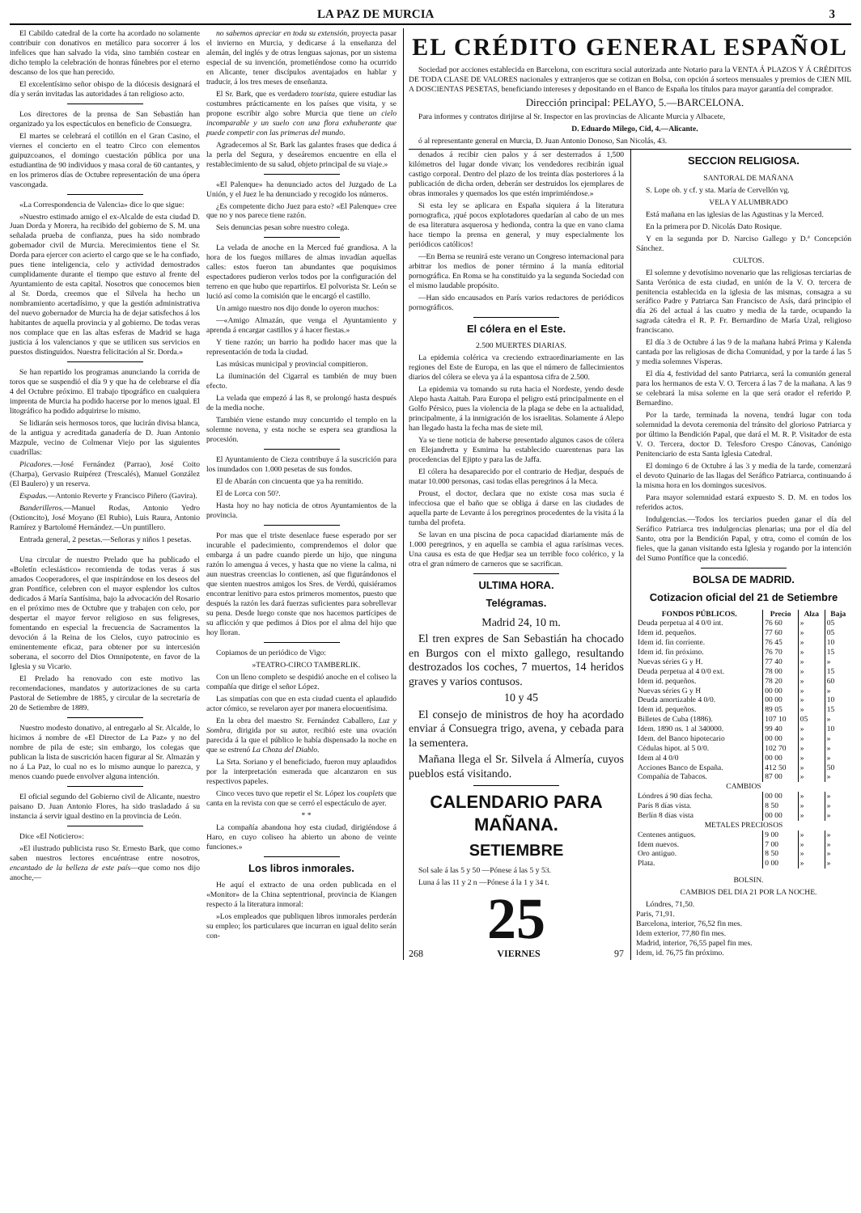LA PAZ DE MURCIA 3
El Cabildo catedral de la corte ha acordado no solamente contribuir con donativos en metálico para socorrer á los infelices que han salvado la vida, sino también costear en dicho templo la celebración de honras fúnebres por el eterno descanso de los que han perecido.
El excelentísimo señor obispo de la diócesis designará el día y serán invitadas las autoridades á tan religioso acto.
Los directores de la prensa de San Sebastián han organizado ya los espectáculos en beneficio de Consuegra.
El martes se celebrará el cotillón en el Gran Casino, el viernes el concierto en el teatro Circo con elementos guipuzcoanos, el domingo cuestación pública por una estudiantina de 90 individuos y masa coral de 60 cantantes, y en los primeros días de Octubre representación de una ópera vascongada.
«La Correspondencia de Valencia» dice lo que sigue:
»Nuestro estimado amigo el ex-Alcalde de esta ciudad D. Juan Dorda y Morera, ha recibido del gobierno de S. M. una señalada prueba de confianza, pues ha sido nombrado gobernador civil de Murcia. Merecimientos tiene el Sr. Dorda para ejercer con acierto el cargo que se le ha confiado, pues tiene inteligencia, celo y actividad demostrados cumplidamente durante el tiempo que estuvo al frente del Ayuntamiento de esta capital. Nosotros que conocemos bien al Sr. Dorda, creemos que el Silvela ha hecho un nombramiento acertadísimo, y que la gestión administrativa del nuevo gobernador de Murcia ha de dejar satisfechos á los habitantes de aquella provincia y al gobierno. De todas veras nos complace que en las altas esferas de Madrid se haga justicia á los valencianos y que se utilicen sus servicios en puestos distinguidos. Nuestra felicitación al Sr. Dorda.»
Se han repartido los programas anunciando la corrida de toros que se suspendió el día 9 y que ha de celebrarse el día 4 del Octubre próximo. El trabajo tipográfico en cualquiera imprenta de Murcia ha podido hacerse por lo menos igual. El litográfico ha podido adquirirse lo mismo.
Se lidiarán seis hermosos toros, que lucirán divisa blanca, de la antigua y acreditada ganadería de D. Juan Antonio Mazpule, vecino de Colmenar Viejo por las siguientes cuadrillas:
Picadores.—José Fernández (Parrao), José Coito (Charpa), Gervasio Ruipérez (Trescalés), Manuel González (El Baulero) y un reserva.
Espadas.—Antonio Reverte y Francisco Piñero (Gavira).
Banderilleros.—Manuel Rodas, Antonio Yedro (Ostioncito), José Moyano (El Rubio), Luis Raura, Antonio Ramírez y Bartolomé Hernández.—Un puntillero.
Entrada general, 2 pesetas.—Señoras y niños 1 pesetas.
Una circular de nuestro Prelado que ha publicado el «Boletín eclesiástico» recomienda de todas veras á sus amados Cooperadores, el que inspirándose en los deseos del gran Pontífice, celebren con el mayor esplendor los cultos dedicados á María Santísima, bajo la advocación del Rosario en el próximo mes de Octubre que y trabajen con celo, por despertar el mayor fervor religioso en sus feligreses, fomentando en especial la frecuencia de Sacramentos la devoción á la Reina de los Cielos, cuyo patrocinio es eminentemente eficaz, para obtener por su intercesión soberana, el socorro del Dios Omnipotente, en favor de la Iglesia y su Vicario.
El Prelado ha renovado con este motivo las recomendaciones, mandatos y autorizaciones de su carta Pastoral de Setiembre de 1885, y circular de la secretaría de 20 de Setiembre de 1889.
Nuestro modesto donativo, al entregarlo al Sr. Alcalde, lo hicimos á nombre de «El Director de La Paz» y no del nombre de pila de este; sin embargo, los colegas que publican la lista de suscrición hacen figurar al Sr. Almazán y no á La Paz, lo cual no es lo mismo aunque lo parezca, y menos cuando puede envolver alguna intención.
El oficial segundo del Gobierno civil de Alicante, nuestro paisano D. Juan Antonio Flores, ha sido trasladado á su instancia á servir igual destino en la provincia de León.
Dice «El Noticiero»:
»El ilustrado publicista ruso Sr. Ernesto Bark, que como saben nuestros lectores encuéntrase entre nosotros, encantado de la belleza de este país—que como nos dijo anoche,—
no sabemos apreciar en toda su extensión, proyecta pasar el invierno en Murcia, y dedicarse á la enseñanza del alemán, del inglés y de otras lenguas sajonas, por un sistema especial de su invención, prometiéndose como ha ocurrido en Alicante, tener discípulos aventajados en hablar y traducir, á los tres meses de enseñanza.
El Sr. Bark, que es verdadero tourista, quiere estudiar las costumbres prácticamente en los países que visita, y se propone escribir algo sobre Murcia que tiene un cielo incomparable y un suelo con una flora exhuberante que puede competir con las primeras del mundo.
Agradecemos al Sr. Bark las galantes frases que dedica á la perla del Segura, y deseáremos encuentre en ella el restablecimiento de su salud, objeto principal de su viaje.»
«El Palenque» ha denunciado actos del Juzgado de La Unión, y el Juez le ha denunciado y recogido los números.
¿Es competente dicho Juez para esto? «El Palenque» cree que no y nos parece tiene razón.
Seis denuncias pesan sobre nuestro colega.
La velada de anoche en la Merced fué grandiosa. A la hora de los fuegos millares de almas invadían aquellas calles: estos fueron tan abundantes que poquísimos espectadores pudieron verlos todos por la configuración del terreno en que hubo que repartirlos. El polvorista Sr. León se lució así como la comisión que le encargó el castillo.
Un amigo nuestro nos dijo donde lo oyeron muchos:
—«Amigo Almazán, que venga el Ayuntamiento y aprenda á encargar castillos y á hacer fiestas.»
Y tiene razón; un barrio ha podido hacer mas que la representación de toda la ciudad.
Las músicas municipal y provincial compitieron.
La iluminación del Cigarral es también de muy buen efecto.
La velada que empezó á las 8, se prolongó hasta después de la media noche.
También viene estando muy concurrido el templo en la solemne novena, y esta noche se espera sea grandiosa la procesión.
El Ayuntamiento de Cieza contribuye á la suscrición para los inundados con 1.000 pesetas de sus fondos.
El de Abarán con cincuenta que ya ha remitido.
El de Lorca con 50?.
Hasta hoy no hay noticia de otros Ayuntamientos de la provincia.
Por mas que el triste desenlace fuese esperado por ser incurable el padecimiento, comprendemos el dolor que embarga á un padre cuando pierde un hijo, que ninguna razón lo amengua á veces, y hasta que no viene la calma, ni aun nuestras creencias lo contienen, así que figurándonos el que sienten nuestros amigos los Sres. de Verdú, quisiéramos encontrar lenitivo para estos primeros momentos, puesto que después la razón les dará fuerzas suficientes para sobrellevar su pena. Desde luego conste que nos hacemos partícipes de su aflicción y que pedimos á Dios por el alma del hijo que hoy lloran.
Copiamos de un periódico de Vigo:
»TEATRO-CIRCO TAMBERLIK.
Con un lleno completo se despidió anoche en el coliseo la compañía que dirige el señor López.
Las simpatías con que en esta ciudad cuenta el aplaudido actor cómico, se revelaron ayer por manera elocuentísima.
En la obra del maestro Sr. Fernández Caballero, Luz y Sombra, dirigida por su autor, recibió este una ovación parecida á la que el público le había dispensado la noche en que se estrenó La Choza del Diablo.
La Srta. Soriano y el beneficiado, fueron muy aplaudidos por la interpretación esmerada que alcanzaron en sus respectivos papeles.
Cinco veces tuvo que repetir el Sr. López los couplets que canta en la revista con que se cerró el espectáculo de ayer.
* *
La compañía abandona hoy esta ciudad, dirigiéndose á Haro, en cuyo coliseo ha abierto un abono de veinte funciones.»
Los libros inmorales.
He aquí el extracto de una orden publicada en el «Monitor» de la China septentrional, provincia de Kiangen respecto á la literatura inmoral:
»Los empleados que publiquen libros inmorales perderán su empleo; los particulares que incurran en igual delito serán con-
EL CRÉDITO GENERAL ESPAÑOL
Sociedad por acciones establecida en Barcelona, con escritura social autorizada ante Notario para la VENTA Á PLAZOS Y Á CRÉDITOS DE TODA CLASE DE VALORES nacionales y extranjeros que se cotizan en Bolsa, con opción á sorteos mensuales y premios de CIEN MIL A DOSCIENTAS PESETAS, beneficiando intereses y depositando en el Banco de España los títulos para mayor garantía del comprador.
Dirección principal: PELAYO, 5.—BARCELONA.
Para informes y contratos dirijirse al Sr. Inspector en las provincias de Alicante Murcia y Albacete,
D. Eduardo Milego, Cid, 4.—Alicante.
ó al representante general en Murcia, D. Juan Antonio Donoso, San Nicolás, 43.
denados á recibir cien palos y á ser desterrados á 1,500 kilómetros del lugar donde vivan; los vendedores recibirán igual castigo corporal. Dentro del plazo de los treinta días posteriores á la publicación de dicha orden, deberán ser destruidos los ejemplares de obras inmorales y quemados los que estén imprimiéndose.»
Si esta ley se aplicara en España siquiera á la literatura pornografica, ¡qué pocos explotadores quedarían al cabo de un mes de esa literatura asquerosa y hedionda, contra la que en vano clama hace tiempo la prensa en general, y muy especialmente los periódicos católicos!
—En Berna se reunirá este verano un Congreso internacional para arbitrar los medios de poner término á la manía editorial pornográfica. En Roma se ha constituido ya la segunda Sociedad con el mismo laudable propósito.
—Han sido encausados en París varios redactores de periódicos pornográficos.
El cólera en el Este.
2.500 MUERTES DIARIAS.
La epidemia colérica va creciendo extraordinariamente en las regiones del Este de Europa, en las que el número de fallecimientos diarios del cólera se eleva ya á la espantosa cifra de 2.500.
La epidemia va tomando su ruta hacia el Nordeste, yendo desde Alepo hasta Aaitab. Para Europa el peligro está principalmente en el Golfo Pérsico, pues la violencia de la plaga se debe en la actualidad, principalmente, á la inmigración de los israelitas. Solamente á Alepo han llegado hasta la fecha mas de siete mil.
Ya se tiene noticia de haberse presentado algunos casos de cólera en Elejandretta y Esmirna ha establecido cuarentenas para las procedencias del Ejipto y para las de Jaffa.
El cólera ha desaparecido por el contrario de Hedjar, después de matar 10.000 personas, casi todas ellas peregrinos á la Meca.
Proust, el doctor, declara que no existe cosa mas sucia é infecciosa que el baño que se obliga á darse en las ciudades de aquella parte de Levante á los peregrinos procedentes de la visita á la tumba del profeta.
Se lavan en una piscina de poca capacidad diariamente más de 1.000 peregrinos, y en aquella se cambia el agua rarísimas veces. Una causa es esta de que Hedjar sea un terrible foco colérico, y la otra el gran número de carneros que se sacrifican.
ULTIMA HORA.
Telégramas.
Madrid 24, 10 m.
El tren expres de San Sebastián ha chocado en Burgos con el mixto gallego, resultando destrozados los coches, 7 muertos, 14 heridos graves y varios contusos.
10 y 45
El consejo de ministros de hoy ha acordado enviar á Consuegra trigo, avena, y cebada para la sementera.
Mañana llega el Sr. Silvela á Almería, cuyos pueblos está visitando.
CALENDARIO PARA MAÑANA.
SETIEMBRE
Sol sale á las 5 y 50 —Pónese á las 5 y 53.
Luna á las 11 y 2 n —Pónese á la 1 y 34 t.
25
268 VIERNES 97
SECCION RELIGIOSA.
SANTORAL DE MAÑANA
S. Lope ob. y cf. y sta. María de Cervellón vg.
VELA Y ALUMBRADO
Está mañana en las iglesias de las Agustinas y la Merced.
En la primera por D. Nicolás Dato Rosique.
Y en la segunda por D. Narciso Gallego y D.ª Concepción Sánchez.
CULTOS.
El solemne y devotísimo novenario que las religiosas terciarias de Santa Verónica de esta ciudad, en unión de la V. O. tercera de penitencia establecida en la iglesia de las mismas, consagra a su seráfico Padre y Patriarca San Francisco de Asís, dará principio el día 26 del actual á las cuatro y media de la tarde, ocupando la sagrada cátedra el R. P. Fr. Bernardino de María Uzal, religioso franciscano.
El día 3 de Octubre á las 9 de la mañana habrá Prima y Kalenda cantada por las religiosas de dicha Comunidad, y por la tarde á las 5 y media solemnes Vísperas.
El día 4, festividad del santo Patriarca, será la comunión general para los hermanos de esta V. O. Tercera á las 7 de la mañana. A las 9 se celebrará la misa soleme en la que será orador el referido P. Bernardino.
Por la tarde, terminada la novena, tendrá lugar con toda solemnidad la devota ceremonia del tránsito del glorioso Patriarca y por último la Bendición Papal, que dará el M. R. P. Visitador de esta V. O. Tercera, doctor D. Telesforo Crespo Cánovas, Canónigo Penitenciario de esta Santa Iglesia Catedral.
El domingo 6 de Octubre á las 3 y media de la tarde, comenzará el devoto Quinario de las llagas del Seráfico Patriarca, continuando á la misma hora en los domingos sucesivos.
Para mayor solemnidad estará expuesto S. D. M. en todos los referidos actos.
Indulgencias.—Todos los terciarios pueden ganar el día del Seráfico Patriarca tres indulgencias plenarias; una por el día del Santo, otra por la Bendición Papal, y otra, como el común de los fieles, que la ganan visitando esta Iglesia y rogando por la intención del Sumo Pontífice que la concedió.
BOLSA DE MADRID.
Cotizacion oficial del 21 de Setiembre
| FONDOS PÚBLICOS. | Precio | Alza | Baja |
| --- | --- | --- | --- |
| Deuda perpetua al 4 0/0 int. | 76 60 | » | 05 |
| Idem id. pequeños. | 77 60 | » | 05 |
| Idem id. fin corriente. | 76 45 | » | 10 |
| Idem id. fin próximo. | 76 70 | » | 15 |
| Nuevas séries G y H. | 77 40 | » | » |
| Deuda perpetua al 4 0/0 ext. | 78 00 | » | 15 |
| Idem id. pequeños. | 78 20 | » | 60 |
| Nuevas séries G y H | 00 00 | » | » |
| Deuda amortizable 4 0/0. | 00 00 | » | 10 |
| Idem id. pequeños. | 89 05 | » | 15 |
| Billetes de Cuba (1886). | 107 10 | 05 | » |
| Idem. 1890 ns. 1 al 340000. | 99 40 | » | 10 |
| Idem. del Banco hipotecario | 00 00 | » | » |
| Cédulas hipot. al 5 0/0. | 102 70 | » | » |
| Idem al 4 0/0 | 00 00 | » | » |
| Acciones Banco de España. | 412 50 | » | 50 |
| Compañía de Tabacos. | 87 00 | » | » |
| CAMBIOS | | | |
| Lóndres á 90 días fecha. | 00 00 | » | » |
| París 8 días vista. | 8 50 | » | » |
| Berlín 8 días vista | 00 00 | » | » |
| METALES PRECIOSOS | | | |
| Centenes antiguos. | 9 00 | » | » |
| Idem nuevos. | 7 00 | » | » |
| Oro antiguo. | 8 50 | » | » |
| Plata. | 0 00 | » | » |
BOLSIN.
CAMBIOS DEL DIA 21 POR LA NOCHE.
Lóndres, 71,50.
Paris, 71,91.
Barcelona, interior, 76,52 fin mes.
Idem exterior, 77,80 fin mes.
Madrid, interior, 76,55 papel fin mes.
Idem, id. 76,75 fin próximo.